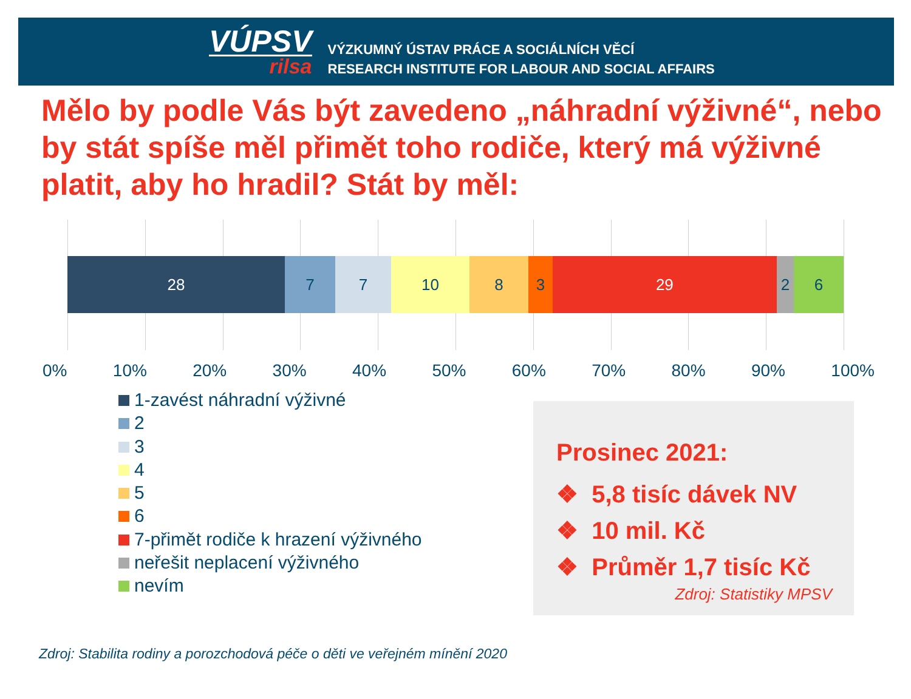VÚPSV
rilsa
VÝZKUMNÝ ÚSTAV PRÁCE A SOCIÁLNÍCH VĚCÍ
RESEARCH INSTITUTE FOR LABOUR AND SOCIAL AFFAIRS
Mělo by podle Vás být zavedeno „náhradní výživné“, nebo by stát spíše měl přimět toho rodiče, který má výživné platit, aby ho hradil? Stát by měl:
28 7 7 10 8 3 29 2 6
0% 10% 20% 30% 40% 50% 60% 70% 80% 90% 100%
1-zavést náhradní výživné
2
3
4
5
6
7-přimět rodiče k hrazení výživného
neřešit neplacení výživného
nevím
Prosinec 2021:
❖ 5,8 tisíc dávek NV
❖ 10 mil. Kč
❖ Průměr 1,7 tisíc Kč
Zdroj: Statistiky MPSV
Zdroj: Stabilita rodiny a porozchodová péče o děti ve veřejném mínění 2020